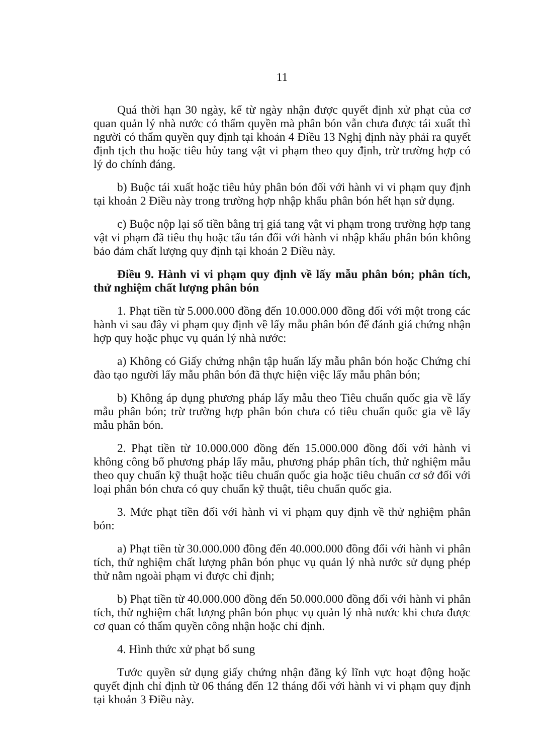11
Quá thời hạn 30 ngày, kể từ ngày nhận được quyết định xử phạt của cơ quan quản lý nhà nước có thẩm quyền mà phân bón vẫn chưa được tái xuất thì người có thẩm quyền quy định tại khoản 4 Điều 13 Nghị định này phải ra quyết định tịch thu hoặc tiêu hủy tang vật vi phạm theo quy định, trừ trường hợp có lý do chính đáng.
b) Buộc tái xuất hoặc tiêu hủy phân bón đối với hành vi vi phạm quy định tại khoản 2 Điều này trong trường hợp nhập khẩu phân bón hết hạn sử dụng.
c) Buộc nộp lại số tiền bằng trị giá tang vật vi phạm trong trường hợp tang vật vi phạm đã tiêu thụ hoặc tẩu tán đối với hành vi nhập khẩu phân bón không bảo đảm chất lượng quy định tại khoản 2 Điều này.
Điều 9. Hành vi vi phạm quy định về lấy mẫu phân bón; phân tích, thử nghiệm chất lượng phân bón
1. Phạt tiền từ 5.000.000 đồng đến 10.000.000 đồng đối với một trong các hành vi sau đây vi phạm quy định về lấy mẫu phân bón để đánh giá chứng nhận hợp quy hoặc phục vụ quản lý nhà nước:
a) Không có Giấy chứng nhận tập huấn lấy mẫu phân bón hoặc Chứng chỉ đào tạo người lấy mẫu phân bón đã thực hiện việc lấy mẫu phân bón;
b) Không áp dụng phương pháp lấy mẫu theo Tiêu chuẩn quốc gia về lấy mẫu phân bón; trừ trường hợp phân bón chưa có tiêu chuẩn quốc gia về lấy mẫu phân bón.
2. Phạt tiền từ 10.000.000 đồng đến 15.000.000 đồng đối với hành vi không công bố phương pháp lấy mẫu, phương pháp phân tích, thử nghiệm mẫu theo quy chuẩn kỹ thuật hoặc tiêu chuẩn quốc gia hoặc tiêu chuẩn cơ sở đối với loại phân bón chưa có quy chuẩn kỹ thuật, tiêu chuẩn quốc gia.
3. Mức phạt tiền đối với hành vi vi phạm quy định về thử nghiệm phân bón:
a) Phạt tiền từ 30.000.000 đồng đến 40.000.000 đồng đối với hành vi phân tích, thử nghiệm chất lượng phân bón phục vụ quản lý nhà nước sử dụng phép thử nằm ngoài phạm vi được chỉ định;
b) Phạt tiền từ 40.000.000 đồng đến 50.000.000 đồng đối với hành vi phân tích, thử nghiệm chất lượng phân bón phục vụ quản lý nhà nước khi chưa được cơ quan có thẩm quyền công nhận hoặc chỉ định.
4. Hình thức xử phạt bổ sung
Tước quyền sử dụng giấy chứng nhận đăng ký lĩnh vực hoạt động hoặc quyết định chỉ định từ 06 tháng đến 12 tháng đối với hành vi vi phạm quy định tại khoản 3 Điều này.